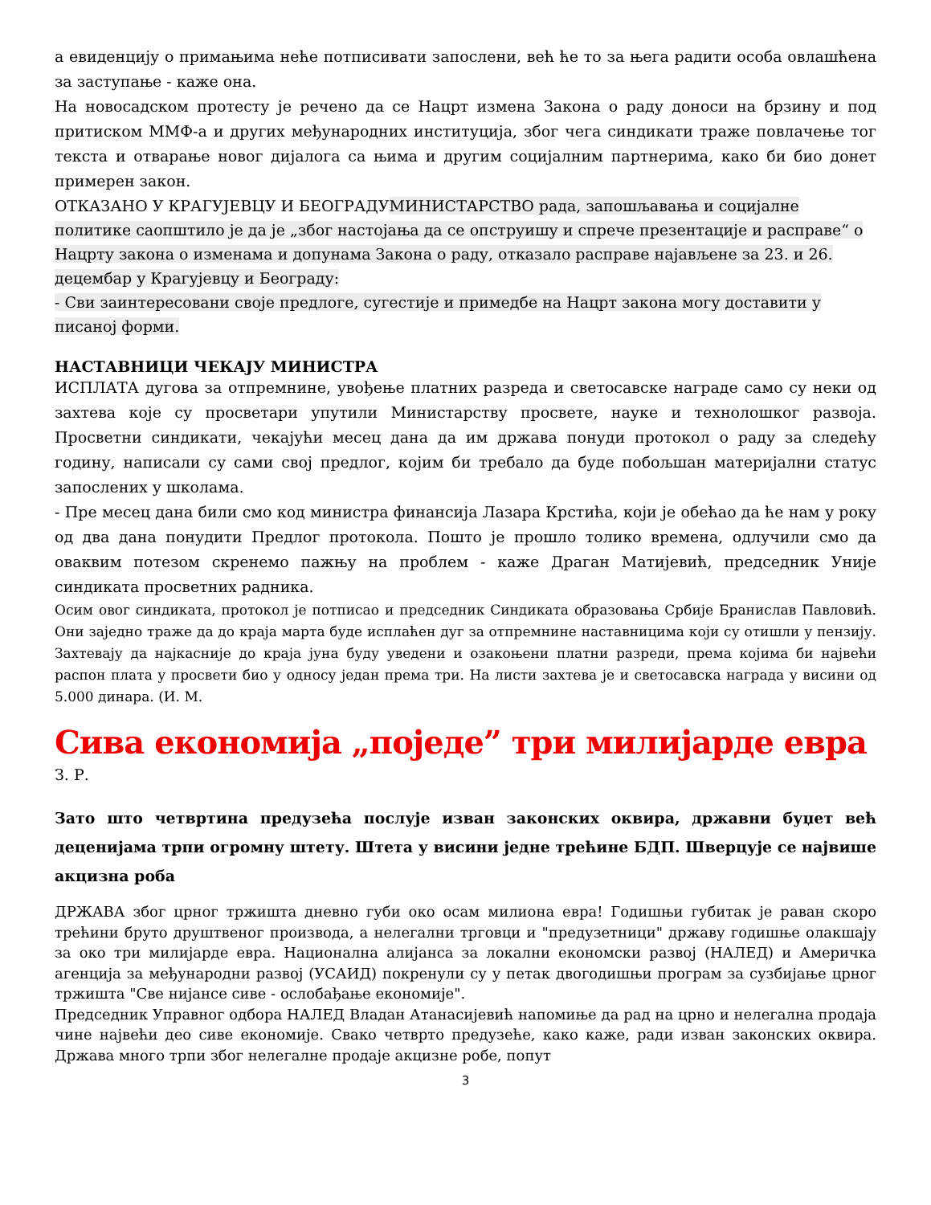а евиденцију о примањима неће потписивати запослени, већ ће то за њега радити особа овлашћена за заступање - каже она.
На новосадском протесту је речено да се Нацрт измена Закона о раду доноси на брзину и под притиском ММФ-а и других међународних институција, због чега синдикати траже повлачење тог текста и отварање новог дијалога са њима и другим социјалним партнерима, како би био донет примерен закон.
ОТКАЗАНО У КРАГУЈЕВЦУ И БЕОГРАДУ МИНИСТАРСТВО рада, запошљавања и социјалне политике саопштило је да је „због настојања да се опструишу и спрече презентације и расправе“ о Нацрту закона о изменама и допунама Закона о раду, отказало расправе најављене за 23. и 26. децембар у Крагујевцу и Београду:
- Сви заинтересовани своје предлоге, сугестије и примедбе на Нацрт закона могу доставити у писаној форми.
НАСТАВНИЦИ ЧЕКАЈУ МИНИСТРА
ИСПЛАТА дугова за отпремнине, увођење платних разреда и светосавске награде само су неки од захтева које су просветари упутили Министарству просвете, науке и технолошког развоја. Просветни синдикати, чекајући месец дана да им држава понуди протокол о раду за следећу годину, написали су сами свој предлог, којим би требало да буде побољшан материјални статус запослених у школама.
- Пре месец дана били смо код министра финансија Лазара Крстића, који је обећао да ће нам у року од два дана понудити Предлог протокола. Пошто је прошло толико времена, одлучили смо да оваквим потезом скренемо пажњу на проблем - каже Драган Матијевић, председник Уније синдиката просветних радника.
Осим овог синдиката, протокол је потписао и председник Синдиката образовања Србије Бранислав Павловић. Они заједно траже да до краја марта буде исплаћен дуг за отпремнине наставницима који су отишли у пензију. Захтевају да најкасније до краја јуна буду уведени и озакоњени платни разреди, према којима би највећи распон плата у просвети био у односу један према три. На листи захтева је и светосавска награда у висини од 5.000 динара. (И. М.
Сива економија „поједе” три милијарде евра
З. Р.
Зато што четвртина предузећа послује изван законских оквира, државни буџет већ деценијама трпи огромну штету. Штета у висини једне трећине БДП. Шверцује се највише акцизна роба
ДРЖАВА због црног тржишта дневно губи око осам милиона евра! Годишњи губитак је раван скоро трећини бруто друштвеног производа, а нелегални трговци и "предузетници" државу годишње олакшају за око три милијарде евра. Национална алијанса за локални економски развој (НАЛЕД) и Америчка агенција за међународни развој (УСАИД) покренули су у петак двогодишњи програм за сузбијање црног тржишта "Све нијансе сиве - ослобађање економије".
Председник Управног одбора НАЛЕД Владан Атанасијевић напомиње да рад на црно и нелегална продаја чине највећи део сиве економије. Свако четврто предузеће, како каже, ради изван законских оквира. Држава много трпи због нелегалне продаје акцизне робе, попут
3